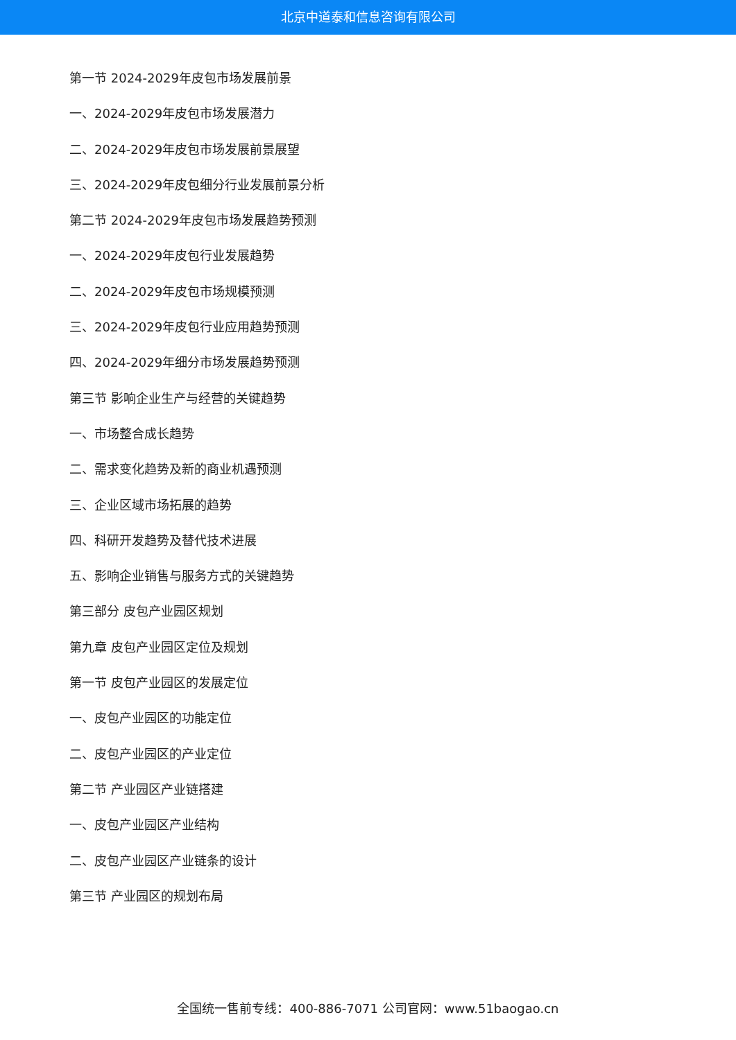北京中道泰和信息咨询有限公司
第一节 2024-2029年皮包市场发展前景
一、2024-2029年皮包市场发展潜力
二、2024-2029年皮包市场发展前景展望
三、2024-2029年皮包细分行业发展前景分析
第二节 2024-2029年皮包市场发展趋势预测
一、2024-2029年皮包行业发展趋势
二、2024-2029年皮包市场规模预测
三、2024-2029年皮包行业应用趋势预测
四、2024-2029年细分市场发展趋势预测
第三节 影响企业生产与经营的关键趋势
一、市场整合成长趋势
二、需求变化趋势及新的商业机遇预测
三、企业区域市场拓展的趋势
四、科研开发趋势及替代技术进展
五、影响企业销售与服务方式的关键趋势
第三部分 皮包产业园区规划
第九章 皮包产业园区定位及规划
第一节 皮包产业园区的发展定位
一、皮包产业园区的功能定位
二、皮包产业园区的产业定位
第二节 产业园区产业链搭建
一、皮包产业园区产业结构
二、皮包产业园区产业链条的设计
第三节 产业园区的规划布局
全国统一售前专线：400-886-7071 公司官网：www.51baogao.cn